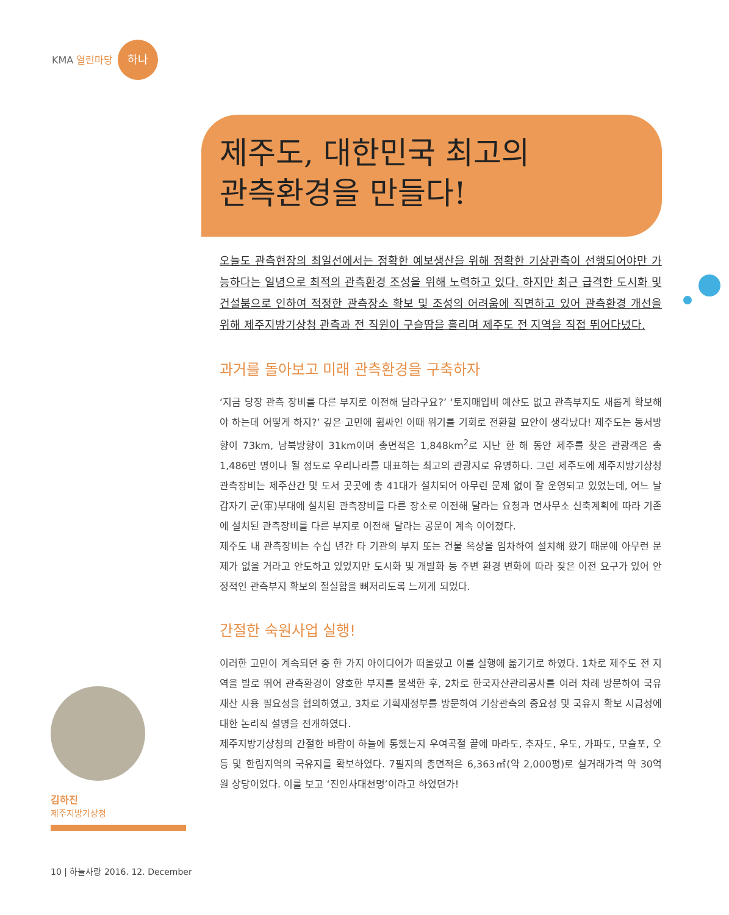KMA 열린마당 하나
제주도, 대한민국 최고의
관측환경을 만들다!
오늘도 관측현장의 최일선에서는 정확한 예보생산을 위해 정확한 기상관측이 선행되어야만 가능하다는 일념으로 최적의 관측환경 조성을 위해 노력하고 있다. 하지만 최근 급격한 도시화 및 건설붐으로 인하여 적정한 관측장소 확보 및 조성의 어려움에 직면하고 있어 관측환경 개선을 위해 제주지방기상청 관측과 전 직원이 구슬땀을 흘리며 제주도 전 지역을 직접 뛰어다녔다.
과거를 돌아보고 미래 관측환경을 구축하자
‘지금 당장 관측 장비를 다른 부지로 이전해 달라구요?’ ‘토지매입비 예산도 없고 관측부지도 새롭게 확보해야 하는데 어떻게 하지?’ 깊은 고민에 휩싸인 이때 위기를 기회로 전환할 묘안이 생각났다! 제주도는 동서방향이 73km, 남북방향이 31km이며 총면적은 1,848km<sup>2</sup>로 지난 한 해 동안 제주를 찾은 관광객은 총 1,486만 명이나 될 정도로 우리나라를 대표하는 최고의 관광지로 유명하다. 그런 제주도에 제주지방기상청 관측장비는 제주산간 및 도서 곳곳에 총 41대가 설치되어 아무런 문제 없이 잘 운영되고 있었는데, 어느 날 갑자기 군(軍)부대에 설치된 관측장비를 다른 장소로 이전해 달라는 요청과 면사무소 신축계획에 따라 기존에 설치된 관측장비를 다른 부지로 이전해 달라는 공문이 계속 이어졌다.
제주도 내 관측장비는 수십 년간 타 기관의 부지 또는 건물 옥상을 임차하여 설치해 왔기 때문에 아무런 문제가 없을 거라고 안도하고 있었지만 도시화 및 개발화 등 주변 환경 변화에 따라 잦은 이전 요구가 있어 안정적인 관측부지 확보의 절실함을 뼈저리도록 느끼게 되었다.
간절한 숙원사업 실행!
이러한 고민이 계속되던 중 한 가지 아이디어가 떠올랐고 이를 실행에 옮기기로 하였다. 1차로 제주도 전 지역을 발로 뛰어 관측환경이 양호한 부지를 물색한 후, 2차로 한국자산관리공사를 여러 차례 방문하여 국유재산 사용 필요성을 협의하였고, 3차로 기획재정부를 방문하여 기상관측의 중요성 및 국유지 확보 시급성에 대한 논리적 설명을 전개하였다.
제주지방기상청의 간절한 바람이 하늘에 통했는지 우여곡절 끝에 마라도, 추자도, 우도, 가파도, 모슬포, 오등 및 한림지역의 국유지를 확보하였다. 7필지의 총면적은 6,363㎡(약 2,000평)로 실거래가격 약 30억 원 상당이었다. 이를 보고 ‘진인사대천명’이라고 하였던가!
김하진
제주지방기상청
10 | 하늘사랑 2016. 12. December